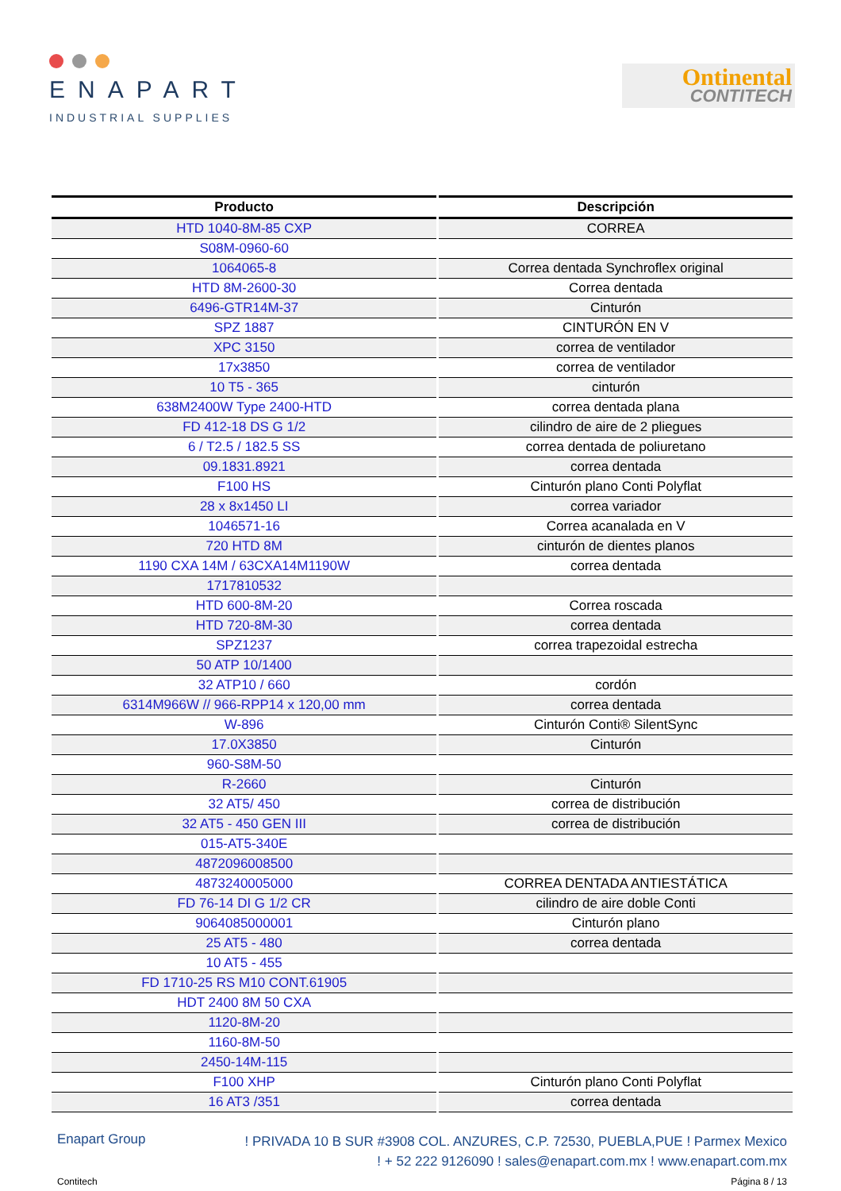ENAPART
INDUSTRIAL SUPPLIES
Ontinental
CONTITECH
| Producto | Descripción |
| --- | --- |
| HTD 1040-8M-85 CXP | CORREA |
| S08M-0960-60 | |
| 1064065-8 | Correa dentada Synchroflex original |
| HTD 8M-2600-30 | Correa dentada |
| 6496-GTR14M-37 | Cinturón |
| SPZ 1887 | CINTURÓN EN V |
| XPC 3150 | correa de ventilador |
| 17x3850 | correa de ventilador |
| 10 T5 - 365 | cinturón |
| 638M2400W Type 2400-HTD | correa dentada plana |
| FD 412-18 DS G 1/2 | cilindro de aire de 2 pliegues |
| 6 / T2.5 / 182.5 SS | correa dentada de poliuretano |
| 09.1831.8921 | correa dentada |
| F100 HS | Cinturón plano Conti Polyflat |
| 28 x 8x1450 LI | correa variador |
| 1046571-16 | Correa acanalada en V |
| 720 HTD 8M | cinturón de dientes planos |
| 1190 CXA 14M / 63CXA14M1190W | correa dentada |
| 1717810532 | |
| HTD 600-8M-20 | Correa roscada |
| HTD 720-8M-30 | correa dentada |
| SPZ1237 | correa trapezoidal estrecha |
| 50 ATP 10/1400 | |
| 32 ATP10 / 660 | cordón |
| 6314M966W // 966-RPP14 x 120,00 mm | correa dentada |
| W-896 | Cinturón Conti® SilentSync |
| 17.0X3850 | Cinturón |
| 960-S8M-50 | |
| R-2660 | Cinturón |
| 32 AT5/ 450 | correa de distribución |
| 32 AT5 - 450 GEN III | correa de distribución |
| 015-AT5-340E | |
| 4872096008500 | |
| 4873240005000 | CORREA DENTADA ANTIESTÁTICA |
| FD 76-14 DI G 1/2 CR | cilindro de aire doble Conti |
| 9064085000001 | Cinturón plano |
| 25 AT5 - 480 | correa dentada |
| 10 AT5 - 455 | |
| FD 1710-25 RS M10 CONT.61905 | |
| HDT 2400 8M 50 CXA | |
| 1120-8M-20 | |
| 1160-8M-50 | |
| 2450-14M-115 | |
| F100 XHP | Cinturón plano Conti Polyflat |
| 16 AT3 /351 | correa dentada |
Enapart Group
! PRIVADA 10 B SUR #3908 COL. ANZURES, C.P. 72530, PUEBLA,PUE ! Parmex Mexico
! + 52 222 9126090 ! sales@enapart.com.mx ! www.enapart.com.mx
Contitech Página 8 / 13